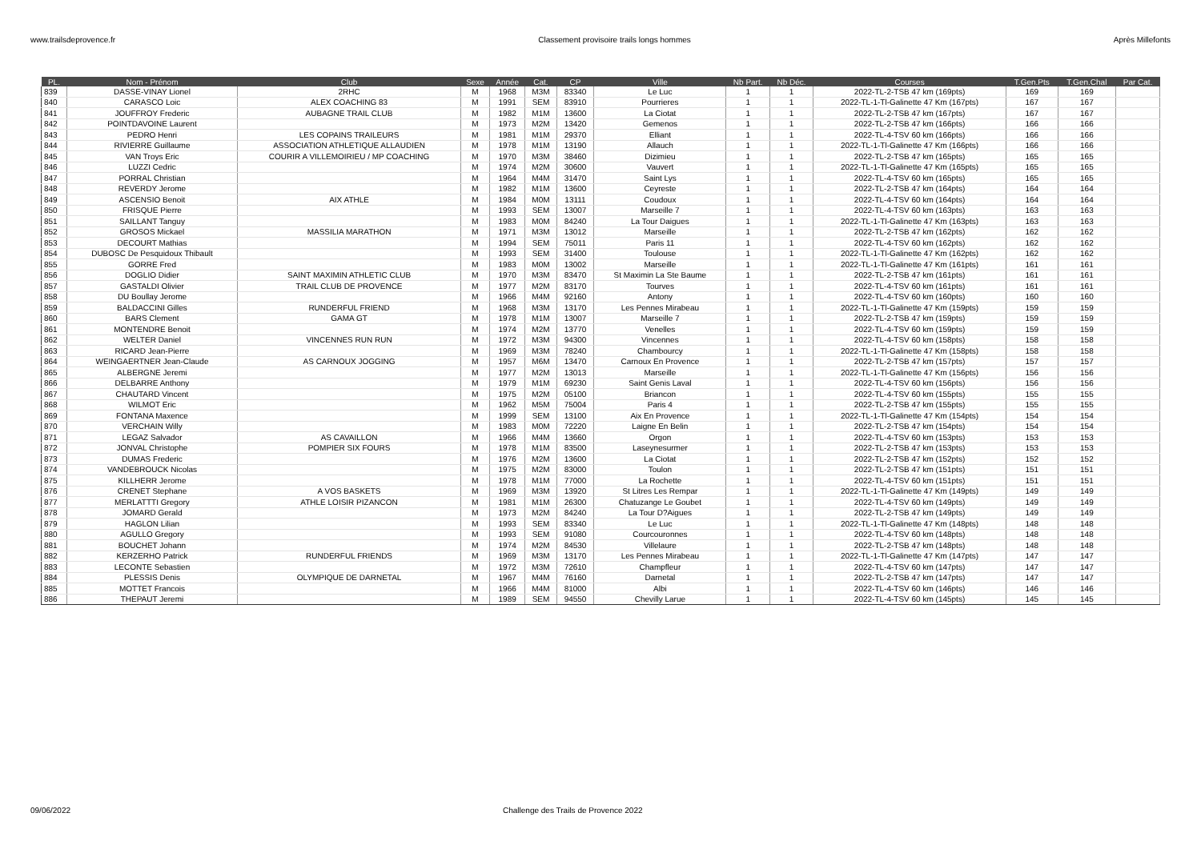www.trailsdeprovence.fr Classement provisoire trails longs hommes Après Millefonts
| PL. | Nom - Prénom | Club | Sexe | Année | Cat. | CP | Ville | Nb Part. | Nb Déc. | Courses | T.Gen.Pts | T.Gen.Chal | Par Cat. |
| --- | --- | --- | --- | --- | --- | --- | --- | --- | --- | --- | --- | --- | --- |
| 839 | DASSE-VINAY Lionel | 2RHC | M | 1968 | M3M | 83340 | Le Luc | 1 | 1 | 2022-TL-2-TSB 47 km (169pts) | 169 | 169 | |
| 840 | CARASCO Loic | ALEX COACHING 83 | M | 1991 | SEM | 83910 | Pourrieres | 1 | 1 | 2022-TL-1-Tl-Galinette 47 Km (167pts) | 167 | 167 | |
| 841 | JOUFFROY Frederic | AUBAGNE TRAIL CLUB | M | 1982 | M1M | 13600 | La Ciotat | 1 | 1 | 2022-TL-2-TSB 47 km (167pts) | 167 | 167 | |
| 842 | POINTDAVOINE Laurent | | M | 1973 | M2M | 13420 | Gemenos | 1 | 1 | 2022-TL-2-TSB 47 km (166pts) | 166 | 166 | |
| 843 | PEDRO Henri | LES COPAINS TRAILEURS | M | 1981 | M1M | 29370 | Elliant | 1 | 1 | 2022-TL-4-TSV 60 km (166pts) | 166 | 166 | |
| 844 | RIVIERRE Guillaume | ASSOCIATION ATHLETIQUE ALLAUDIEN | M | 1978 | M1M | 13190 | Allauch | 1 | 1 | 2022-TL-1-Tl-Galinette 47 Km (166pts) | 166 | 166 | |
| 845 | VAN Troys Eric | COURIR A VILLEMOIRIEU / MP COACHING | M | 1970 | M3M | 38460 | Dizimieu | 1 | 1 | 2022-TL-2-TSB 47 km (165pts) | 165 | 165 | |
| 846 | LUZZI Cedric | | M | 1974 | M2M | 30600 | Vauvert | 1 | 1 | 2022-TL-1-Tl-Galinette 47 Km (165pts) | 165 | 165 | |
| 847 | PORRAL Christian | | M | 1964 | M4M | 31470 | Saint Lys | 1 | 1 | 2022-TL-4-TSV 60 km (165pts) | 165 | 165 | |
| 848 | REVERDY Jerome | | M | 1982 | M1M | 13600 | Ceyreste | 1 | 1 | 2022-TL-2-TSB 47 km (164pts) | 164 | 164 | |
| 849 | ASCENSIO Benoit | AIX ATHLE | M | 1984 | M0M | 13111 | Coudoux | 1 | 1 | 2022-TL-4-TSV 60 km (164pts) | 164 | 164 | |
| 850 | FRISQUE Pierre | | M | 1993 | SEM | 13007 | Marseille 7 | 1 | 1 | 2022-TL-4-TSV 60 km (163pts) | 163 | 163 | |
| 851 | SAILLANT Tanguy | | M | 1983 | M0M | 84240 | La Tour Daigues | 1 | 1 | 2022-TL-1-Tl-Galinette 47 Km (163pts) | 163 | 163 | |
| 852 | GROSOS Mickael | MASSILIA MARATHON | M | 1971 | M3M | 13012 | Marseille | 1 | 1 | 2022-TL-2-TSB 47 km (162pts) | 162 | 162 | |
| 853 | DECOURT Mathias | | M | 1994 | SEM | 75011 | Paris 11 | 1 | 1 | 2022-TL-4-TSV 60 km (162pts) | 162 | 162 | |
| 854 | DUBOSC De Pesquidoux Thibault | | M | 1993 | SEM | 31400 | Toulouse | 1 | 1 | 2022-TL-1-Tl-Galinette 47 Km (162pts) | 162 | 162 | |
| 855 | GORRE Fred | | M | 1983 | M0M | 13002 | Marseille | 1 | 1 | 2022-TL-1-Tl-Galinette 47 Km (161pts) | 161 | 161 | |
| 856 | DOGLIO Didier | SAINT MAXIMIN ATHLETIC CLUB | M | 1970 | M3M | 83470 | St Maximin La Ste Baume | 1 | 1 | 2022-TL-2-TSB 47 km (161pts) | 161 | 161 | |
| 857 | GASTALDI Olivier | TRAIL CLUB DE PROVENCE | M | 1977 | M2M | 83170 | Tourves | 1 | 1 | 2022-TL-4-TSV 60 km (161pts) | 161 | 161 | |
| 858 | DU Boullay Jerome | | M | 1966 | M4M | 92160 | Antony | 1 | 1 | 2022-TL-4-TSV 60 km (160pts) | 160 | 160 | |
| 859 | BALDACCINI Gilles | RUNDERFUL FRIEND | M | 1968 | M3M | 13170 | Les Pennes Mirabeau | 1 | 1 | 2022-TL-1-Tl-Galinette 47 Km (159pts) | 159 | 159 | |
| 860 | BARS Clement | GAMA GT | M | 1978 | M1M | 13007 | Marseille 7 | 1 | 1 | 2022-TL-2-TSB 47 km (159pts) | 159 | 159 | |
| 861 | MONTENDRE Benoit | | M | 1974 | M2M | 13770 | Venelles | 1 | 1 | 2022-TL-4-TSV 60 km (159pts) | 159 | 159 | |
| 862 | WELTER Daniel | VINCENNES RUN RUN | M | 1972 | M3M | 94300 | Vincennes | 1 | 1 | 2022-TL-4-TSV 60 km (158pts) | 158 | 158 | |
| 863 | RICARD Jean-Pierre | | M | 1969 | M3M | 78240 | Chambourcy | 1 | 1 | 2022-TL-1-Tl-Galinette 47 Km (158pts) | 158 | 158 | |
| 864 | WEINGAERTNER Jean-Claude | AS CARNOUX JOGGING | M | 1957 | M6M | 13470 | Carnoux En Provence | 1 | 1 | 2022-TL-2-TSB 47 km (157pts) | 157 | 157 | |
| 865 | ALBERGNE Jeremi | | M | 1977 | M2M | 13013 | Marseille | 1 | 1 | 2022-TL-1-Tl-Galinette 47 Km (156pts) | 156 | 156 | |
| 866 | DELBARRE Anthony | | M | 1979 | M1M | 69230 | Saint Genis Laval | 1 | 1 | 2022-TL-4-TSV 60 km (156pts) | 156 | 156 | |
| 867 | CHAUTARD Vincent | | M | 1975 | M2M | 05100 | Briancon | 1 | 1 | 2022-TL-4-TSV 60 km (155pts) | 155 | 155 | |
| 868 | WILMOT Eric | | M | 1962 | M5M | 75004 | Paris 4 | 1 | 1 | 2022-TL-2-TSB 47 km (155pts) | 155 | 155 | |
| 869 | FONTANA Maxence | | M | 1999 | SEM | 13100 | Aix En Provence | 1 | 1 | 2022-TL-1-Tl-Galinette 47 Km (154pts) | 154 | 154 | |
| 870 | VERCHAIN Willy | | M | 1983 | M0M | 72220 | Laigne En Belin | 1 | 1 | 2022-TL-2-TSB 47 km (154pts) | 154 | 154 | |
| 871 | LEGAZ Salvador | AS CAVAILLON | M | 1966 | M4M | 13660 | Orgon | 1 | 1 | 2022-TL-4-TSV 60 km (153pts) | 153 | 153 | |
| 872 | JONVAL Christophe | POMPIER SIX FOURS | M | 1978 | M1M | 83500 | Laseynesurmer | 1 | 1 | 2022-TL-2-TSB 47 km (153pts) | 153 | 153 | |
| 873 | DUMAS Frederic | | M | 1976 | M2M | 13600 | La Ciotat | 1 | 1 | 2022-TL-2-TSB 47 km (152pts) | 152 | 152 | |
| 874 | VANDEBROUCK Nicolas | | M | 1975 | M2M | 83000 | Toulon | 1 | 1 | 2022-TL-2-TSB 47 km (151pts) | 151 | 151 | |
| 875 | KILLHERR Jerome | | M | 1978 | M1M | 77000 | La Rochette | 1 | 1 | 2022-TL-4-TSV 60 km (151pts) | 151 | 151 | |
| 876 | CRENET Stephane | A VOS BASKETS | M | 1969 | M3M | 13920 | St Litres Les Rempar | 1 | 1 | 2022-TL-1-Tl-Galinette 47 Km (149pts) | 149 | 149 | |
| 877 | MERLATTTI Gregory | ATHLE LOISIR PIZANCON | M | 1981 | M1M | 26300 | Chatuzange Le Goubet | 1 | 1 | 2022-TL-4-TSV 60 km (149pts) | 149 | 149 | |
| 878 | JOMARD Gerald | | M | 1973 | M2M | 84240 | La Tour D?Aigues | 1 | 1 | 2022-TL-2-TSB 47 km (149pts) | 149 | 149 | |
| 879 | HAGLON Lilian | | M | 1993 | SEM | 83340 | Le Luc | 1 | 1 | 2022-TL-1-Tl-Galinette 47 Km (148pts) | 148 | 148 | |
| 880 | AGULLO Gregory | | M | 1993 | SEM | 91080 | Courcouronnes | 1 | 1 | 2022-TL-4-TSV 60 km (148pts) | 148 | 148 | |
| 881 | BOUCHET Johann | | M | 1974 | M2M | 84530 | Villelaure | 1 | 1 | 2022-TL-2-TSB 47 km (148pts) | 148 | 148 | |
| 882 | KERZERHO Patrick | RUNDERFUL FRIENDS | M | 1969 | M3M | 13170 | Les Pennes Mirabeau | 1 | 1 | 2022-TL-1-Tl-Galinette 47 Km (147pts) | 147 | 147 | |
| 883 | LECONTE Sebastien | | M | 1972 | M3M | 72610 | Champfleur | 1 | 1 | 2022-TL-4-TSV 60 km (147pts) | 147 | 147 | |
| 884 | PLESSIS Denis | OLYMPIQUE DE DARNETAL | M | 1967 | M4M | 76160 | Darnetal | 1 | 1 | 2022-TL-2-TSB 47 km (147pts) | 147 | 147 | |
| 885 | MOTTET Francois | | M | 1966 | M4M | 81000 | Albi | 1 | 1 | 2022-TL-4-TSV 60 km (146pts) | 146 | 146 | |
| 886 | THEPAUT Jeremi | | M | 1989 | SEM | 94550 | Chevilly Larue | 1 | 1 | 2022-TL-4-TSV 60 km (145pts) | 145 | 145 | |
09/06/2022 Challenge des Trails de Provence 2022